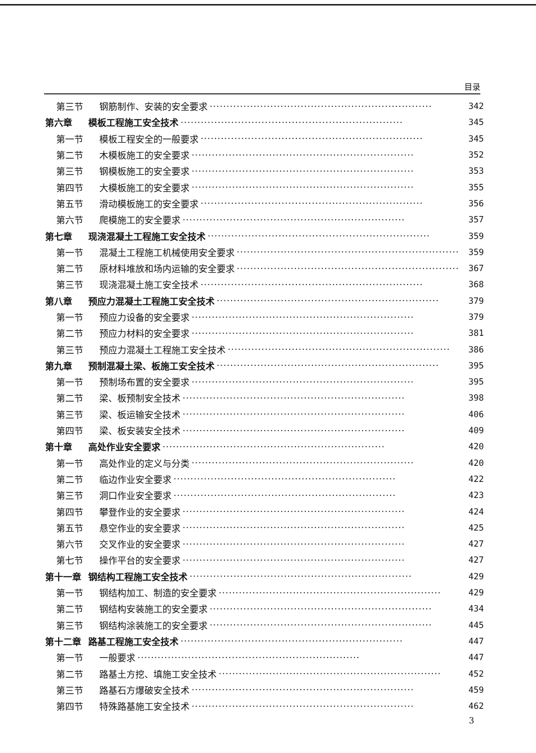目录
第三节 钢筋制作、安装的安全要求 ·································································· 342
第六章 模板工程施工安全技术 ·································································· 345
第一节 模板工程安全的一般要求 ·································································· 345
第二节 木模板施工的安全要求 ·································································· 352
第三节 钢模板施工的安全要求 ·································································· 353
第四节 大模板施工的安全要求 ·································································· 355
第五节 滑动模板施工的安全要求 ·································································· 356
第六节 爬模施工的安全要求 ·································································· 357
第七章 现浇混凝土工程施工安全技术 ·································································· 359
第一节 混凝土工程施工机械使用安全要求 ·································································· 359
第二节 原材料堆放和场内运输的安全要求 ·································································· 367
第三节 现浇混凝土施工安全技术 ·································································· 368
第八章 预应力混凝土工程施工安全技术 ·································································· 379
第一节 预应力设备的安全要求 ·································································· 379
第二节 预应力材料的安全要求 ·································································· 381
第三节 预应力混凝土工程施工安全技术 ·································································· 386
第九章 预制混凝土梁、板施工安全技术 ·································································· 395
第一节 预制场布置的安全要求 ·································································· 395
第二节 梁、板预制安全技术 ·································································· 398
第三节 梁、板运输安全技术 ·································································· 406
第四节 梁、板安装安全技术 ·································································· 409
第十章 高处作业安全要求 ·································································· 420
第一节 高处作业的定义与分类 ·································································· 420
第二节 临边作业安全要求 ·································································· 422
第三节 洞口作业安全要求 ·································································· 423
第四节 攀登作业的安全要求 ·································································· 424
第五节 悬空作业的安全要求 ·································································· 425
第六节 交叉作业的安全要求 ·································································· 427
第七节 操作平台的安全要求 ·································································· 427
第十一章 钢结构工程施工安全技术 ·································································· 429
第一节 钢结构加工、制造的安全要求 ·································································· 429
第二节 钢结构安装施工的安全要求 ·································································· 434
第三节 钢结构涂装施工的安全要求 ·································································· 445
第十二章 路基工程施工安全技术 ·································································· 447
第一节 一般要求 ·································································· 447
第二节 路基土方挖、填施工安全技术 ·································································· 452
第三节 路基石方爆破安全技术 ·································································· 459
第四节 特殊路基施工安全技术 ·································································· 462
3